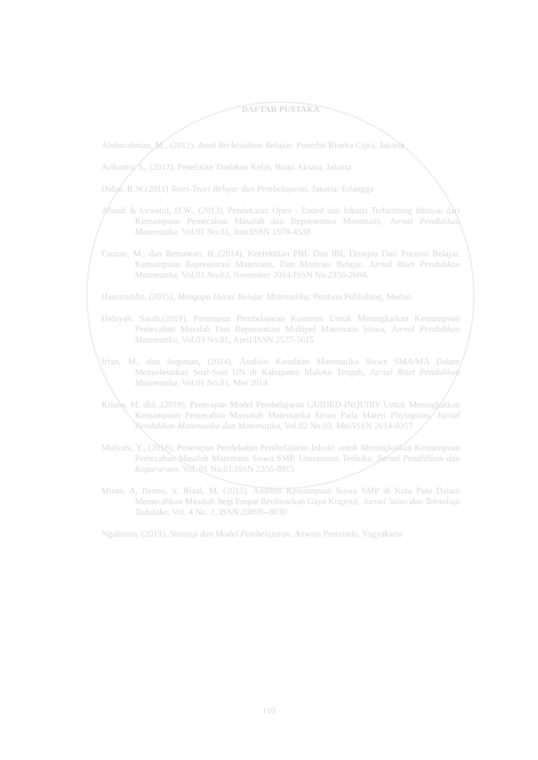DAFTAR PUSTAKA
Abdurrahman, M., (2012). Anak Berkesulitan Belajar. Penerbit Rineka Cipta, Jakarta
Arikunto, S., (2012). Penelitian Tindakan Kelas, Bumi Aksara, Jakarta
Dahar, R.W.(2011) Teori-Teori Belajar dan Pembelajaran. Jakarta: Erlangga
Afandi & Urwatul, D.W., (2013), Pendekatan Open - Ended dan Inkuiri Terbimbing ditinjau dari Kemampuan Pemecahan Masalah dan Representasi Matematis, Jurnal Pendidikan Matematika, Vol.01 No.01, Juni/ISSN 1978-4538
Fauzan, M., dan Retnawati, H.,(2014), Keefektifan PBL Dan IBL Ditinjau Dari Prestasi Belajar, Kemampuan Representasi Matematis, Dan Motivasi Belajar, Jurnal Riset Pendidikan Matematika, Vol.01 No.02, November 2014/ISSN No.2356-2684.
Hasratuddin, (2015), Mengapa Harus Belajar Matematika, Perdana Publishing, Medan.
Hidayah, Sarah,(2018), Penerapan Pembelajaran Kuantum Untuk Meningkatkan Kemampuan Pemecahan Masalah Dan Representasi Multipel Matematis Siswa, Jurnal Pendidikan Matematika, Vol.03 No.01, April/ISSN 2527-5615
Irfan, M., dan Sugiman, (2014), Analisis Kesulitan Matematika Siswa SMA/MA Dalam Menyelesaikan Soal-Soal UN di Kabupaten Maluku Tengah, Jurnal Riset Pendidikan Matematika, Vol.01 No.01, Mei 2014
Krisna, M, dkk.,(2018), Penerapan Model Pembelajaran GUIDED INQUIRY Untuk Meningkatkan Kemampuan Pemecahan Massalah Matematika Siswa Pada Materi Phytagoras, Jurnal Pendidikan Matematika dan Matematika, Vol.02 No.03, Mei/ISSN 2614-0357
Mulyani, Y., (2018), Penerapan Pendekatan Pembelajaran Inkuiri untuk Meningkatkan Kemampuan Pemecahan Masalah Matematis Siswa SMP, Universitas Terbuka, Jurnal Pendidikan dan Kegururuan, Vol. 01 No.01/ISSN 2356-8915
Mirna, A, Bennu, S, Rizal, M, (2015). Analisis Kemampuan Siswa SMP di Kota Palu Dalam Memecahkan Masalah Segi Empat Berdasarkan Gaya Kognitif, Jurnal Sains dan Teknologi Tadulako, Vol. 4 No. 1, ISSN:20899--8630
Ngalimun, (2013), Strategi dan Model Pembelajaran, Aswaja Pressindo, Yogyakarta
110